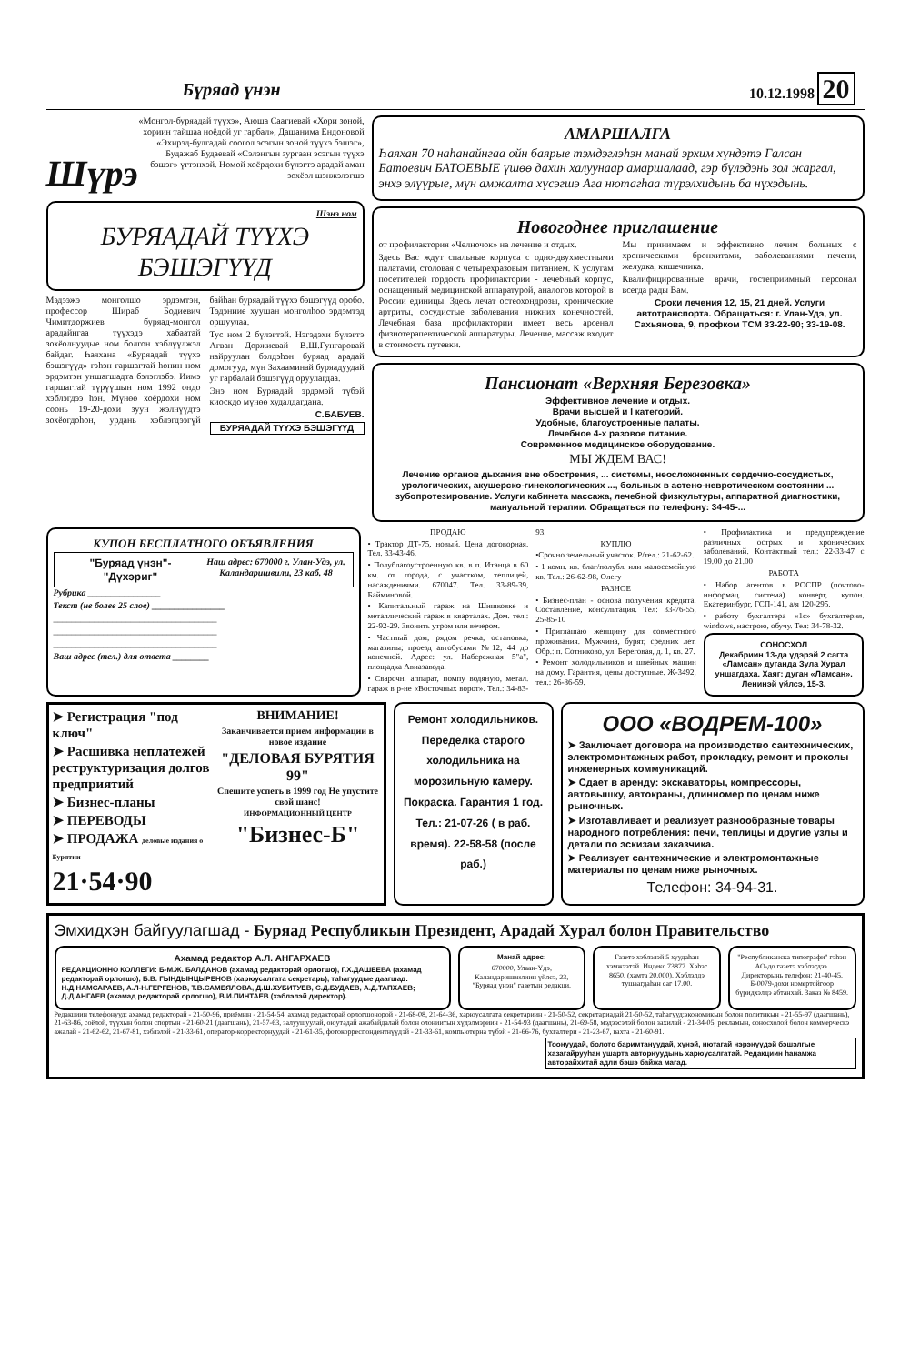Бүряад үнэн 10.12.1998 20
Шүрэ
«Монгол-буряадай түүхэ», Аюша Саагиевай «Хори зоной, хориин тайшаа ноёдой уг гарбал», Дашанима Ендоновой «Эхирэд-булгадай соогол эсэгын зоной түүхэ бэшэг», Будажаб Будаевай «Сэлэнгын зургаан эсэгын түүхэ бэшэг» үгтэнхэй. Номой хоёрдохи бүлэгтэ арадай аман зохёол шэнжэлэгшэ
Шэнэ ном
БУРЯАДАЙ ТҮҮХЭ БЭШЭГҮҮД
Мэдээжэ монголшо эрдэмтэн, профессор Шираб Бодиевич Чимитдоржиев буряад-монгол арадайнгаа түүхэдэ хабаатай зохёолнуудые ном болгон хэблүүлжэл байдаг. Һаяхана «Буряадай түүхэ бэшэгүүд» гэһэн гаршагтай һонин ном эрдэмтэн уншагшадта бэлэглэбэ. Иимэ гаршагтай түрүүшын ном 1992 ондо хэблэгдээ һэн. Мүнөө хоёрдохи ном соонь 19-20-дохи зуун жэлнүүдтэ зохёогдоһон, урдань хэблэгдээгүй байһан буряадай түүхэ бэшэгүүд оробо. Тэдэниие хуушан монголһоо эрдэмтэд оршуулаа.
Тус ном 2 бүлэгтэй. Нэгэдэхи бүлэгтэ Агван Доржиевай В.Ш.Гунгаровай найруулан бэлдэһэн буряад арадай домогууд, мүн Захаaминай буряадуудай уг гарбалай бэшэгүүд оруулагдаа.
Энэ ном Буряадай эрдэмэй түбэй киоскдо мүнөө худалдагдана.
С.БАБУЕВ.
БУРЯАДАЙ ТҮҮХЭ БЭШЭГҮҮД
АМАРШАЛГА
Һаяхан 70 наһанайнгаа ойн баярые тэмдэглэһэн манай эрхим хүндэтэ Галсан Батоевич БАТОЕВЫЕ үшөө дахин халуунаар амаршалаад, гэр бүлэдэнь зол жаргал, энхэ элүүрые, мүн амжалта хүсэгшэ Ага нютагһаа түрэлхидынь ба нүхэдынь.
Новогоднее приглашение
от профилактория «Челночок» на лечение и отдых.
Здесь Вас ждут спальные корпуса с одно-двухместными палатами, столовая с четырехразовым питанием. К услугам посетителей гордость профилактории - лечебный корпус, оснащенный медицинской аппаратурой, аналогов которой в России единицы. Здесь лечат остеохондрозы, хронические артриты, сосудистые заболевания нижних конечностей. Лечебная база профилактории имеет весь арсенал физиотерапевтической аппаратуры. Лечение, массаж входит в стоимость путевки.
Мы принимаем и эффективно лечим больных с хроническими бронхитами, заболеваниями печени, желудка, кишечника.
Квалифицированные врачи, гостеприимный персонал всегда рады Вам.
Сроки лечения 12, 15, 21 дней. Услуги автотранспорта. Обращаться: г. Улан-Удэ, ул. Сахьянова, 9, профком ТСМ 33-22-90; 33-19-08.
Пансионат «Верхняя Березовка»
Эффективное лечение и отдых.
Врачи высшей и I категорий.
Удобные, благоустроенные палаты.
Лечебное 4-х разовое питание.
Современное медицинское оборудование.
МЫ ЖДЕМ ВАС!
Лечение органов дыхания вне обострения, ... системы, неосложненных сердечно-сосудистых, урологических, акушерско-гинекологических ..., больных в астено-невротическом состоянии ... зубопротезирование. Услуги кабинета массажа, лечебной физкультуры, аппаратной диагностики, мануальной терапии. Обращаться по телефону: 34-45-...
КУПОН БЕСПЛАТНОГО ОБЪЯВЛЕНИЯ
"Буряад үнэн"-
"Дүхэриг"
Наш адрес: 670000 г. Улан-Удэ, ул. Каландаришвили, 23 каб. 48
Рубрика ________________
Текст (не более 25 слов) ________________
____________________________________
____________________________________
____________________________________
Ваш адрес (тел.) для ответа ________
ПРОДАЮ
• Трактор ДТ-75, новый. Цена договорная. Тел. 33-43-46.
• Полублагоустроенную кв. в п. Итанца в 60 км. от города, с участком, теплицей, насаждениями. 670047. Тел. 33-89-39, Байминовой.
• Капитальный гараж на Шишковке и металлический гараж в кварталах. Дом. тел.: 22-92-29. Звонить утром или вечером.
• Частный дом, рядом речка, остановка, магазины; проезд автобусами №12, 44 до конечной. Адрес: ул. Набережная 5"а", площадка Авиазавода.
• Сварочн. аппарат, помпу водяную, метал. гараж в р-не «Восточных ворот». Тел.: 34-83-93.
КУПЛЮ
•Срочно земельный участок. Р/тел.: 21-62-62.
• 1 комн. кв. благ/полубл. или малосемейную кв. Тел.: 26-62-98, Олегу
РАЗНОЕ
• Бизнес-план - основа получения кредита. Составление, консультация. Тел: 33-76-55, 25-85-10
• Приглашаю женщину для совместного проживания. Мужчина, бурят, средних лет. Обр.: п. Сотниково, ул. Береговая, д. 1, кв. 27.
• Ремонт холодильников и швейных машин на дому. Гарантия, цены доступные. Ж-3492, тел.: 26-86-59.
• Профилактика и предупреждение различных острых и хронических заболеваний. Контактный тел.: 22-33-47 с 19.00 до 21.00
РАБОТА
• Набор агентов в РОСПР (почтово-информац. система) конверт, купон. Екатеринбург, ГСП-141, а/я 120-295.
• работу бухгалтера «1с» бухгалтерия, windows, настрою, обучу. Тел: 34-78-32.
СОНОСХОЛ
Декабриин 13-да үдэрэй 2 сагта «Ламсан» дуганда Зула Хурал уншагдаха. Хаяг: дуган «Ламсан». Ленинэй үйлсэ, 15-3.
➤ Регистрация "под ключ"
➤ Расшивка неплатежей реструктуризация долгов предприятий
➤ Бизнес-планы
➤ ПЕРЕВОДЫ
➤ ПРОДАЖА деловые издания о Бурятии
21·54·90
ВНИМАНИЕ!
Заканчивается прием информации в новое издание
"ДЕЛОВАЯ БУРЯТИЯ 99"
Спешите успеть в 1999 год Не упустите свой шанс!
ИНФОРМАЦИОННЫЙ ЦЕНТР
"Бизнес-Б"
Ремонт холодильников. Переделка старого холодильника на морозильную камеру. Покраска. Гарантия 1 год. Тел.: 21-07-26 ( в раб. время). 22-58-58 (после раб.)
ООО «ВОДРЕМ-100»
➤ Заключает договора на производство сантехнических, электромонтажных работ, прокладку, ремонт и проколы инженерных коммуникаций.
➤ Сдает в аренду: экскаваторы, компрессоры, автовышку, автокраны, длинномер по ценам ниже рыночных.
➤ Изготавливает и реализует разнообразные товары народного потребления: печи, теплицы и другие узлы и детали по эскизам заказчика.
➤ Реализует сантехнические и электромонтажные материалы по ценам ниже рыночных.
Телефон: 34-94-31.
Эмхидхэн байгуулагшад - Буряад Республикын Президент, Арадай Хурал болон Правительство
Ахамад редактор А.Л. АНГАРХАЕВ
РЕДАКЦИОННО КОЛЛЕГИ: Б-М.Ж. БАЛДАНОВ (ахамад редакторай орлогшо), Г.Х.ДАШЕЕВА (ахамад редакторай орлогшо), Б.В. ГЫНДЫНЦЫРЕНОВ (харюусалгата секретарь), таһагуудые даагшад: Н.Д.НАМСАРАЕВ, А.Л-Н.ГЕРГЕНОВ, Т.В.САМБЯЛОВА, Д.Ш.ХУБИТУЕВ, С.Д.БУДАЕВ, А.Д.ТАПХАЕВ; Д.Д.АНГАЕВ (ахамад редакторай орлогшо), В.И.ПИНТАЕВ (хэблэлэй директор).
Манай адрес:
670000, Улаан-Үдэ, Каландаришвилиин үйлсэ, 23, "Буряад үнэн" газетын редакци.
Газетэ хэблэлэй 5 хуудаһан хэмжээтэй. Индекс 73877. Хэһэг 8650. (хамта 20.000). Хэблэлдэ тушаагдаһан саг 17.00.
"Республиканска типографи" гэһэн АО-до газетэ хэблэгдээ. Директорынь телефон: 21-40-45. Б-0079-дохи номертойгоор бүридхэлдэ абтанхай. Заказ № 8459.
Редакциин телефонууд: ахамад редакторай - 21-50-96, приёмын - 21-54-54, ахамад редакторай орлогшонорой - 21-68-08, 21-64-36, харюусалгата секретариин - 21-50-52, секретариадай 21-50-52, таһагууд:экономикын болон политикын - 21-55-97 (даагшань), 21-63-86, соёлой, түүхын болон спортын - 21-60-21 (даагшань), 21-57-63, залуушуулай, оюутадай ажабайдалай болон олониитын хүдэлмэриин - 21-54-93 (даагшань), 21-69-58, мэдээсэлэй болон захилай - 21-34-05, рекламын, соносхолой болон коммерческэ ажалай - 21-62-62, 21-67-81, хэблэлэй - 21-33-61, оператор-корректорнуудай - 21-61-35, фотокорреспондентнүүдэй - 21-33-61, компьютерна түбэй - 21-66-76, бухгалтери - 21-23-67, вахта - 21-60-91.
Тоонуудай, болото баримтануудай, хүнэй, нютагай нэрэнүүдэй бэшэлгые хазагайрууһан ушарта авторнуудынь харюусалгатай. Редакциин һанамжа авторайхитай адли бэшэ байжа магад.